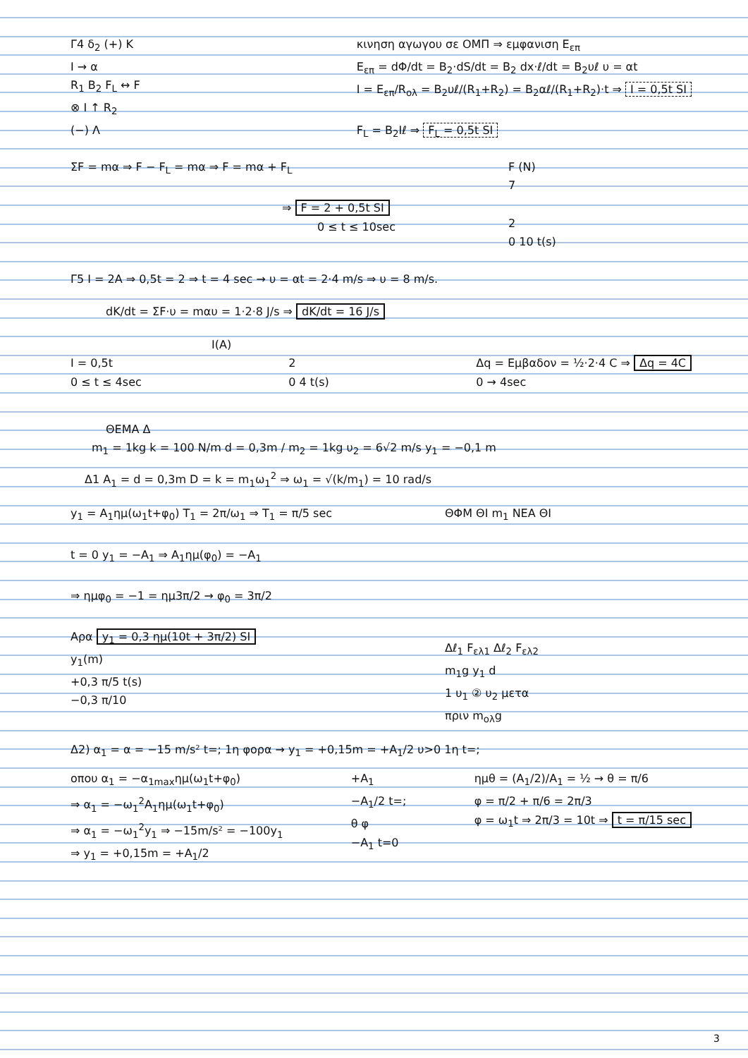Γ4 δ<sub>2</sub> (+) Κ
I → α
R<sub>1</sub> B<sub>2</sub> F<sub>L</sub> ↔ F
⊗ I ↑ R<sub>2</sub>
(−) Λ
κινηση αγωγου σε ΟΜΠ ⇒ εμφανιση Ε<sub>επ</sub>
Ε<sub>επ</sub> = dΦ/dt = B<sub>2</sub>·dS/dt = B<sub>2</sub> dx·ℓ/dt = B<sub>2</sub>υℓ υ = αt
I = Ε<sub>επ</sub>/R<sub>ολ</sub> = B<sub>2</sub>υℓ/(R<sub>1</sub>+R<sub>2</sub>) = B<sub>2</sub>αℓ/(R<sub>1</sub>+R<sub>2</sub>)·t ⇒ I = 0,5t SI
F<sub>L</sub> = B<sub>2</sub>Iℓ ⇒ F<sub>L</sub> = 0,5t SI
ΣF = mα ⇒ F − F<sub>L</sub> = mα ⇒ F = mα + F<sub>L</sub>
⇒ F = 2 + 0,5t SI
0 ≤ t ≤ 10sec
F (N)
7
2
0 10 t(s)
Γ5 I = 2A ⇒ 0,5t = 2 ⇒ t = 4 sec → υ = αt = 2·4 m/s ⇒ υ = 8 m/s.
dK/dt = ΣF·υ = mαυ = 1·2·8 J/s ⇒ dK/dt = 16 J/s
I(A)
I = 0,5t
0 ≤ t ≤ 4sec
2
0 4 t(s)
Δq = Εμβαδον = ½·2·4 C ⇒ Δq = 4C
0 → 4sec
ΘΕΜΑ Δ
m<sub>1</sub> = 1kg k = 100 N/m d = 0,3m / m<sub>2</sub> = 1kg υ<sub>2</sub> = 6√2 m/s y<sub>1</sub> = −0,1 m
Δ1 A<sub>1</sub> = d = 0,3m D = k = m<sub>1</sub>ω<sub>1</sub><sup>2</sup> ⇒ ω<sub>1</sub> = √(k/m<sub>1</sub>) = 10 rad/s
y<sub>1</sub> = A<sub>1</sub>ημ(ω<sub>1</sub>t+φ<sub>0</sub>) T<sub>1</sub> = 2π/ω<sub>1</sub> ⇒ T<sub>1</sub> = π/5 sec
t = 0 y<sub>1</sub> = −A<sub>1</sub> ⇒ A<sub>1</sub>ημ(φ<sub>0</sub>) = −A<sub>1</sub>
⇒ ημφ<sub>0</sub> = −1 = ημ3π/2 → φ<sub>0</sub> = 3π/2
Αρα y<sub>1</sub> = 0,3 ημ(10t + 3π/2) SI
y<sub>1</sub>(m)
+0,3 π/5 t(s)
−0,3 π/10
ΘΦΜ ΘΙ m<sub>1</sub> ΝΕΑ ΘΙ
Δℓ<sub>1</sub> F<sub>ελ1</sub> Δℓ<sub>2</sub> F<sub>ελ2</sub>
m<sub>1</sub>g y<sub>1</sub> d
1 υ<sub>1</sub> ② υ<sub>2</sub> μετα
πριν m<sub>ολ</sub>g
Δ2) α<sub>1</sub> = α = −15 m/s² t=; 1η φορα → y<sub>1</sub> = +0,15m = +A<sub>1</sub>/2 υ>0 1η t=;
οπου α<sub>1</sub> = −α<sub>1max</sub>ημ(ω<sub>1</sub>t+φ<sub>0</sub>)
⇒ α<sub>1</sub> = −ω<sub>1</sub><sup>2</sup>A<sub>1</sub>ημ(ω<sub>1</sub>t+φ<sub>0</sub>)
⇒ α<sub>1</sub> = −ω<sub>1</sub><sup>2</sup>y<sub>1</sub> ⇒ −15m/s² = −100y<sub>1</sub>
⇒ y<sub>1</sub> = +0,15m = +A<sub>1</sub>/2
+A<sub>1</sub>
−A<sub>1</sub>/2 t=;
θ φ
−A<sub>1</sub> t=0
ημθ = (A<sub>1</sub>/2)/A<sub>1</sub> = ½ → θ = π/6
φ = π/2 + π/6 = 2π/3
φ = ω<sub>1</sub>t ⇒ 2π/3 = 10t ⇒ t = π/15 sec
3